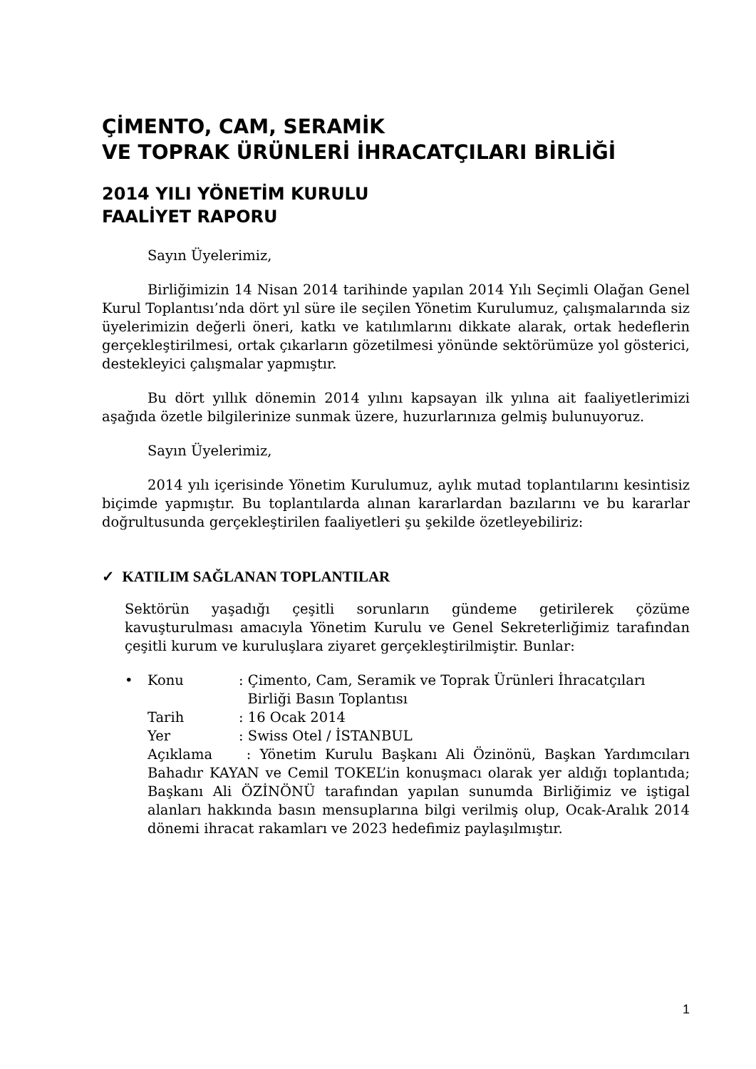ÇİMENTO, CAM, SERAMİK
VE TOPRAK ÜRÜNLERİ İHRACATÇILARI BİRLİĞİ
2014 YILI YÖNETİM KURULU
FAALİYET RAPORU
Sayın Üyelerimiz,
Birliğimizin 14 Nisan 2014 tarihinde yapılan 2014 Yılı Seçimli Olağan Genel Kurul Toplantısı’nda dört yıl süre ile seçilen Yönetim Kurulumuz, çalışmalarında siz üyelerimizin değerli öneri, katkı ve katılımlarını dikkate alarak, ortak hedeflerin gerçekleştirilmesi, ortak çıkarların gözetilmesi yönünde sektörümüze yol gösterici, destekleyici çalışmalar yapmıştır.
Bu dört yıllık dönemin 2014 yılını kapsayan ilk yılına ait faaliyetlerimizi aşağıda özetle bilgilerinize sunmak üzere, huzurlarınıza gelmiş bulunuyoruz.
Sayın Üyelerimiz,
2014 yılı içerisinde Yönetim Kurulumuz, aylık mutad toplantılarını kesintisiz biçimde yapmıştır. Bu toplantılarda alınan kararlardan bazılarını ve bu kararlar doğrultusunda gerçekleştirilen faaliyetleri şu şekilde özetleyebiliriz:
✓ KATILIM SAĞLANAN TOPLANTILAR
Sektörün yaşadığı çeşitli sorunların gündeme getirilerek çözüme kavuşturulması amacıyla Yönetim Kurulu ve Genel Sekreterliğimiz tarafından çeşitli kurum ve kuruluşlara ziyaret gerçekleştirilmiştir. Bunlar:
• Konu: Çimento, Cam, Seramik ve Toprak Ürünleri İhracatçıları
Birliği Basın Toplantısı
Tarih: 16 Ocak 2014
Yer: Swiss Otel / İSTANBUL
Açıklama : Yönetim Kurulu Başkanı Ali Özinönü, Başkan Yardımcıları Bahadır KAYAN ve Cemil TOKEL’in konuşmacı olarak yer aldığı toplantıda; Başkanı Ali ÖZİNÖNÜ tarafından yapılan sunumda Birliğimiz ve iştigal alanları hakkında basın mensuplarına bilgi verilmiş olup, Ocak-Aralık 2014 dönemi ihracat rakamları ve 2023 hedefimiz paylaşılmıştır.
1